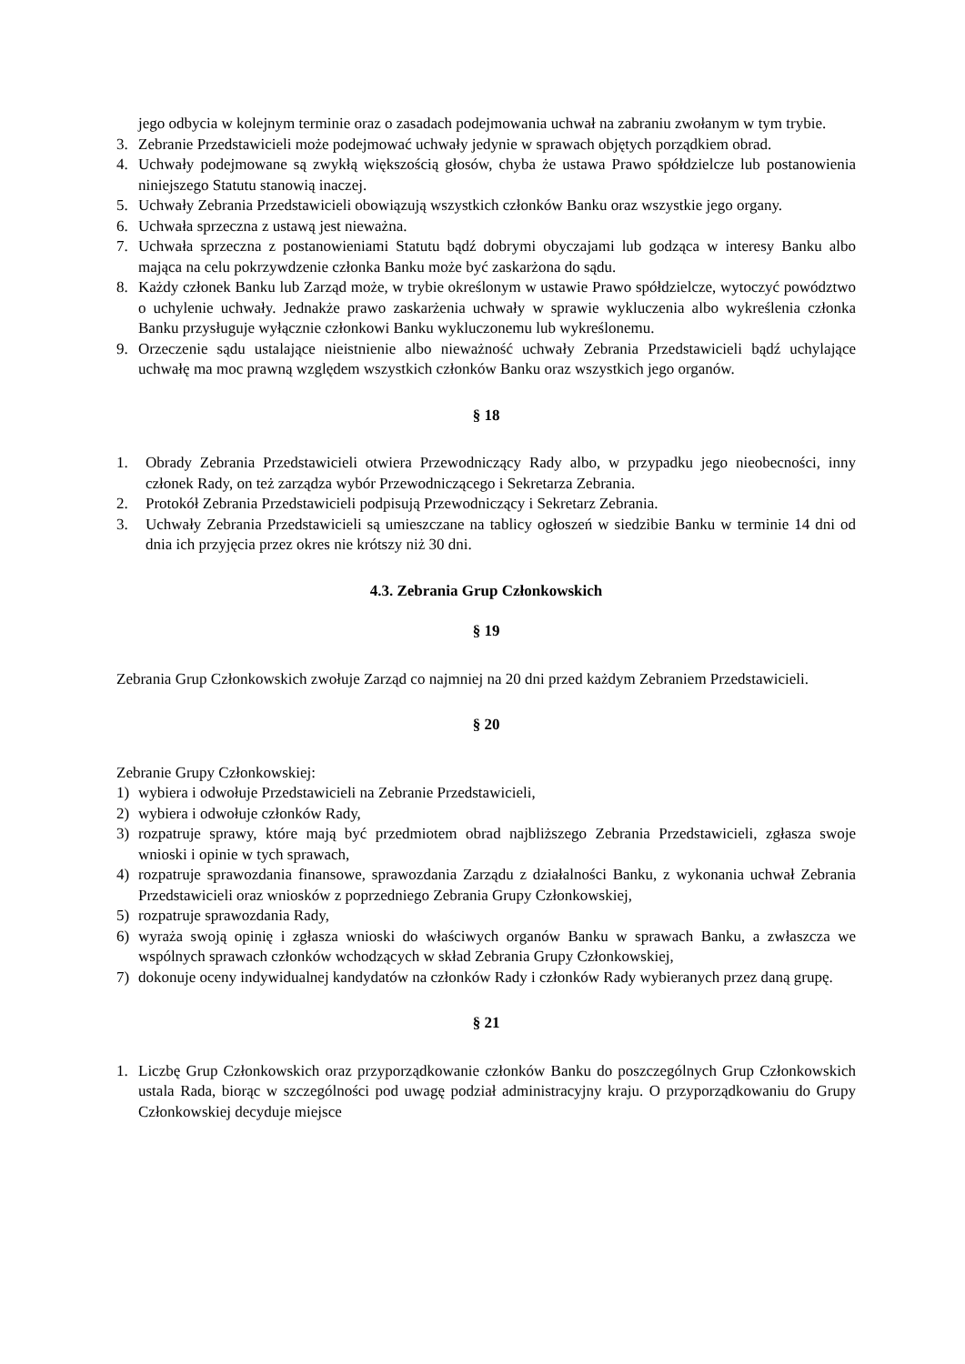jego odbycia w kolejnym terminie oraz o zasadach podejmowania uchwał na zabraniu zwołanym w tym trybie.
3. Zebranie Przedstawicieli może podejmować uchwały jedynie w sprawach objętych porządkiem obrad.
4. Uchwały podejmowane są zwykłą większością głosów, chyba że ustawa Prawo spółdzielcze lub postanowienia niniejszego Statutu stanowią inaczej.
5. Uchwały Zebrania Przedstawicieli obowiązują wszystkich członków Banku oraz wszystkie jego organy.
6. Uchwała sprzeczna z ustawą jest nieważna.
7. Uchwała sprzeczna z postanowieniami Statutu bądź dobrymi obyczajami lub godząca w interesy Banku albo mająca na celu pokrzywdzenie członka Banku może być zaskarżona do sądu.
8. Każdy członek Banku lub Zarząd może, w trybie określonym w ustawie Prawo spółdzielcze, wytoczyć powództwo o uchylenie uchwały. Jednakże prawo zaskarżenia uchwały w sprawie wykluczenia albo wykreślenia członka Banku przysługuje wyłącznie członkowi Banku wykluczonemu lub wykreślonemu.
9. Orzeczenie sądu ustalające nieistnienie albo nieważność uchwały Zebrania Przedstawicieli bądź uchylające uchwałę ma moc prawną względem wszystkich członków Banku oraz wszystkich jego organów.
§ 18
1. Obrady Zebrania Przedstawicieli otwiera Przewodniczący Rady albo, w przypadku jego nieobecności, inny członek Rady, on też zarządza wybór Przewodniczącego i Sekretarza Zebrania.
2. Protokół Zebrania Przedstawicieli podpisują Przewodniczący i Sekretarz Zebrania.
3. Uchwały Zebrania Przedstawicieli są umieszczane na tablicy ogłoszeń w siedzibie Banku w terminie 14 dni od dnia ich przyjęcia przez okres nie krótszy niż 30 dni.
4.3. Zebrania Grup Członkowskich
§ 19
Zebrania Grup Członkowskich zwołuje Zarząd co najmniej na 20 dni przed każdym Zebraniem Przedstawicieli.
§ 20
Zebranie Grupy Członkowskiej:
1) wybiera i odwołuje Przedstawicieli na Zebranie Przedstawicieli,
2) wybiera i odwołuje członków Rady,
3) rozpatruje sprawy, które mają być przedmiotem obrad najbliższego Zebrania Przedstawicieli, zgłasza swoje wnioski i opinie w tych sprawach,
4) rozpatruje sprawozdania finansowe, sprawozdania Zarządu z działalności Banku, z wykonania uchwał Zebrania Przedstawicieli oraz wniosków z poprzedniego Zebrania Grupy Członkowskiej,
5) rozpatruje sprawozdania Rady,
6) wyraża swoją opinię i zgłasza wnioski do właściwych organów Banku w sprawach Banku, a zwłaszcza we wspólnych sprawach członków wchodzących w skład Zebrania Grupy Członkowskiej,
7) dokonuje oceny indywidualnej kandydatów na członków Rady i członków Rady wybieranych przez daną grupę.
§ 21
1. Liczbę Grup Członkowskich oraz przyporządkowanie członków Banku do poszczególnych Grup Członkowskich ustala Rada, biorąc w szczególności pod uwagę podział administracyjny kraju. O przyporządkowaniu do Grupy Członkowskiej decyduje miejsce